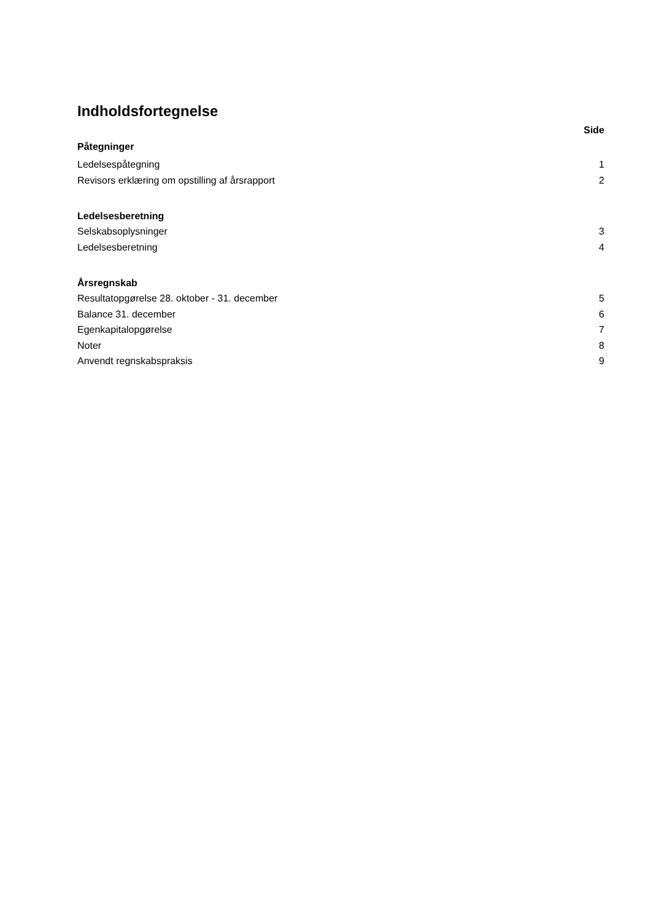Indholdsfortegnelse
Side
Påtegninger
Ledelsespåtegning 1
Revisors erklæring om opstilling af årsrapport 2
Ledelsesberetning
Selskabsoplysninger 3
Ledelsesberetning 4
Årsregnskab
Resultatopgørelse 28. oktober - 31. december 5
Balance 31. december 6
Egenkapitalopgørelse 7
Noter 8
Anvendt regnskabspraksis 9